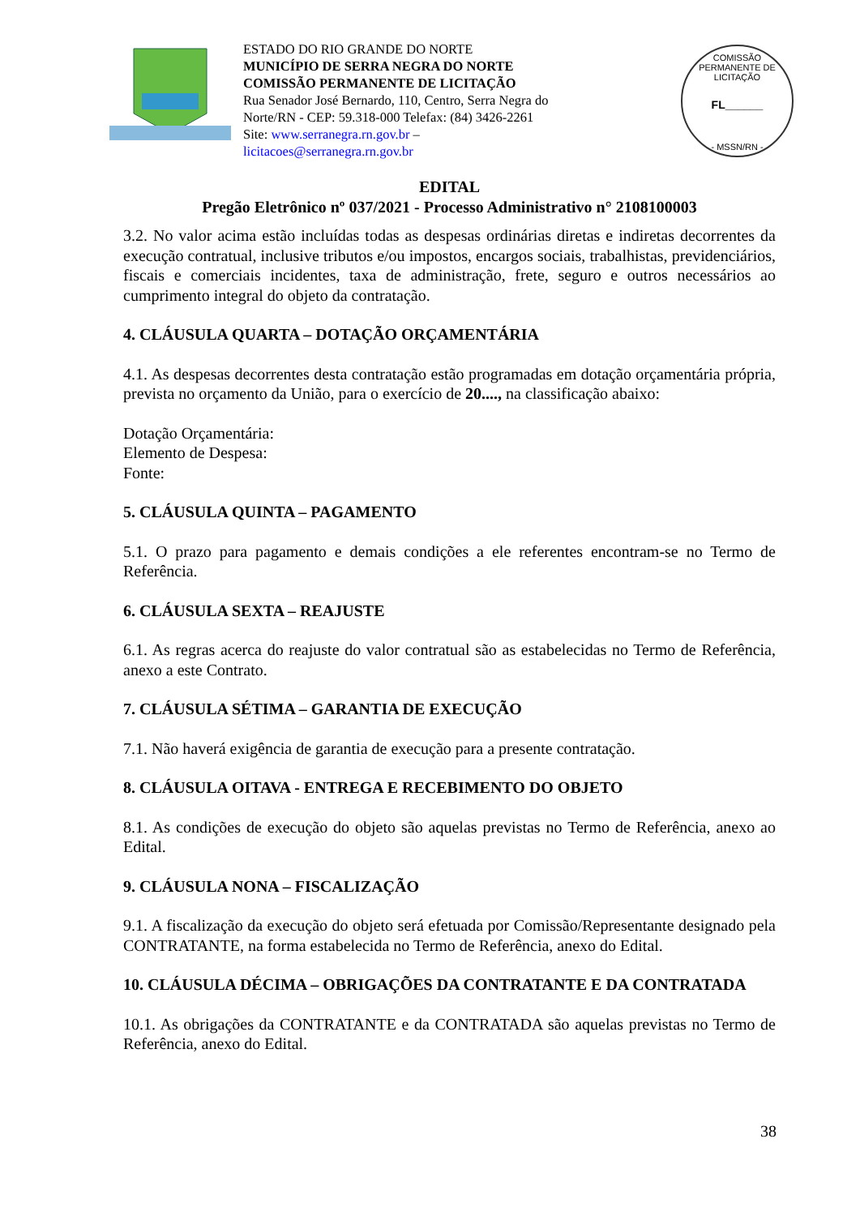ESTADO DO RIO GRANDE DO NORTE
MUNICÍPIO DE SERRA NEGRA DO NORTE
COMISSÃO PERMANENTE DE LICITAÇÃO
Rua Senador José Bernardo, 110, Centro, Serra Negra do
Norte/RN - CEP: 59.318-000 Telefax: (84) 3426-2261
Site: www.serranegra.rn.gov.br –
licitacoes@serranegra.rn.gov.br
COMISSÃO PERMANENTE DE LICITAÇÃO
FL______
- MSSN/RN -
EDITAL
Pregão Eletrônico nº 037/2021 - Processo Administrativo n° 2108100003
3.2. No valor acima estão incluídas todas as despesas ordinárias diretas e indiretas decorrentes da execução contratual, inclusive tributos e/ou impostos, encargos sociais, trabalhistas, previdenciários, fiscais e comerciais incidentes, taxa de administração, frete, seguro e outros necessários ao cumprimento integral do objeto da contratação.
4. CLÁUSULA QUARTA – DOTAÇÃO ORÇAMENTÁRIA
4.1. As despesas decorrentes desta contratação estão programadas em dotação orçamentária própria, prevista no orçamento da União, para o exercício de 20...., na classificação abaixo:
Dotação Orçamentária:
Elemento de Despesa:
Fonte:
5. CLÁUSULA QUINTA – PAGAMENTO
5.1. O prazo para pagamento e demais condições a ele referentes encontram-se no Termo de Referência.
6. CLÁUSULA SEXTA – REAJUSTE
6.1. As regras acerca do reajuste do valor contratual são as estabelecidas no Termo de Referência, anexo a este Contrato.
7. CLÁUSULA SÉTIMA – GARANTIA DE EXECUÇÃO
7.1. Não haverá exigência de garantia de execução para a presente contratação.
8. CLÁUSULA OITAVA - ENTREGA E RECEBIMENTO DO OBJETO
8.1. As condições de execução do objeto são aquelas previstas no Termo de Referência, anexo ao Edital.
9. CLÁUSULA NONA – FISCALIZAÇÃO
9.1. A fiscalização da execução do objeto será efetuada por Comissão/Representante designado pela CONTRATANTE, na forma estabelecida no Termo de Referência, anexo do Edital.
10. CLÁUSULA DÉCIMA – OBRIGAÇÕES DA CONTRATANTE E DA CONTRATADA
10.1. As obrigações da CONTRATANTE e da CONTRATADA são aquelas previstas no Termo de Referência, anexo do Edital.
38